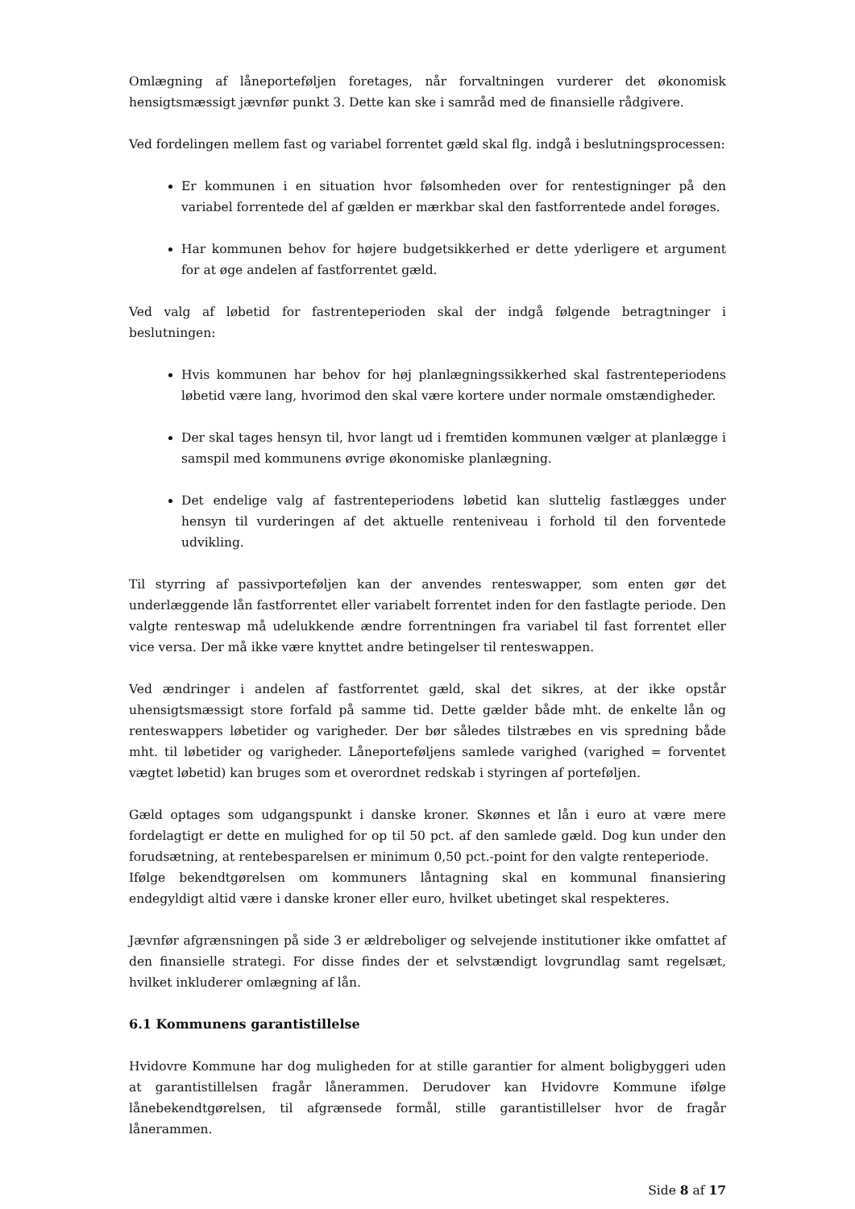Omlægning af låneporteføljen foretages, når forvaltningen vurderer det økonomisk hensigtsmæssigt jævnfør punkt 3. Dette kan ske i samråd med de finansielle rådgivere.
Ved fordelingen mellem fast og variabel forrentet gæld skal flg. indgå i beslutningsprocessen:
Er kommunen i en situation hvor følsomheden over for rentestigninger på den variabel forrentede del af gælden er mærkbar skal den fastforrentede andel forøges.
Har kommunen behov for højere budgetsikkerhed er dette yderligere et argument for at øge andelen af fastforrentet gæld.
Ved valg af løbetid for fastrenteperioden skal der indgå følgende betragtninger i beslutningen:
Hvis kommunen har behov for høj planlægningssikkerhed skal fastrenteperiodens løbetid være lang, hvorimod den skal være kortere under normale omstændigheder.
Der skal tages hensyn til, hvor langt ud i fremtiden kommunen vælger at planlægge i samspil med kommunens øvrige økonomiske planlægning.
Det endelige valg af fastrenteperiodens løbetid kan sluttelig fastlægges under hensyn til vurderingen af det aktuelle renteniveau i forhold til den forventede udvikling.
Til styrring af passivporteføljen kan der anvendes renteswapper, som enten gør det underlæggende lån fastforrentet eller variabelt forrentet inden for den fastlagte periode. Den valgte renteswap må udelukkende ændre forrentningen fra variabel til fast forrentet eller vice versa. Der må ikke være knyttet andre betingelser til renteswappen.
Ved ændringer i andelen af fastforrentet gæld, skal det sikres, at der ikke opstår uhensigtsmæssigt store forfald på samme tid. Dette gælder både mht. de enkelte lån og renteswappers løbetider og varigheder. Der bør således tilstræbes en vis spredning både mht. til løbetider og varigheder. Låneporteføljens samlede varighed (varighed = forventet vægtet løbetid) kan bruges som et overordnet redskab i styringen af porteføljen.
Gæld optages som udgangspunkt i danske kroner. Skønnes et lån i euro at være mere fordelagtigt er dette en mulighed for op til 50 pct. af den samlede gæld. Dog kun under den forudsætning, at rentebesparelsen er minimum 0,50 pct.-point for den valgte renteperiode.
Ifølge bekendtgørelsen om kommuners låntagning skal en kommunal finansiering endegyldigt altid være i danske kroner eller euro, hvilket ubetinget skal respekteres.
Jævnfør afgrænsningen på side 3 er ældreboliger og selvejende institutioner ikke omfattet af den finansielle strategi. For disse findes der et selvstændigt lovgrundlag samt regelsæt, hvilket inkluderer omlægning af lån.
6.1 Kommunens garantistillelse
Hvidovre Kommune har dog muligheden for at stille garantier for alment boligbyggeri uden at garantistillelsen fragår lånerammen. Derudover kan Hvidovre Kommune ifølge lånebekendtgørelsen, til afgrænsede formål, stille garantistillelser hvor de fragår lånerammen.
Side 8 af 17